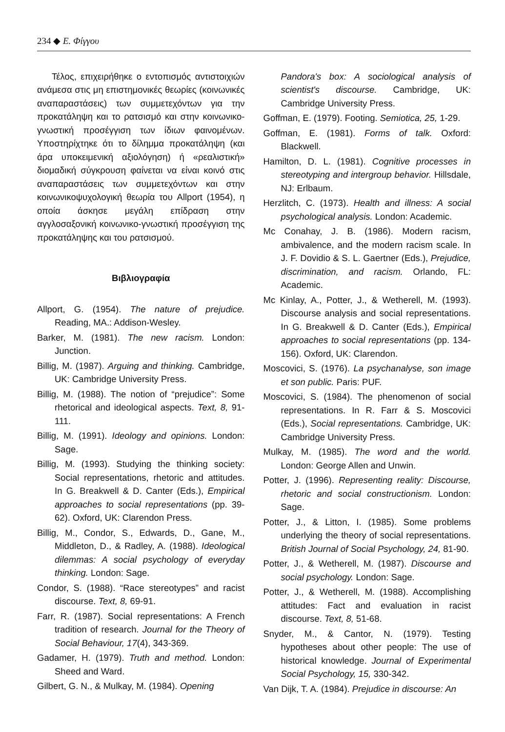234 ◆ Ε. Φίγγου
Τέλος, επιχειρήθηκε ο εντοπισμός αντιστοιχιών ανάμεσα στις μη επιστημονικές θεωρίες (κοινωνικές αναπαραστάσεις) των συμμετεχόντων για την προκατάληψη και το ρατσισμό και στην κοινωνικο-γνωστική προσέγγιση των ίδιων φαινομένων. Υποστηρίχτηκε ότι το δίλημμα προκατάληψη (και άρα υποκειμενική αξιολόγηση) ή «ρεαλιστική» διομαδική σύγκρουση φαίνεται να είναι κοινό στις αναπαραστάσεις των συμμετεχόντων και στην κοινωνικοψυχολογική θεωρία του Allport (1954), η οποία άσκησε μεγάλη επίδραση στην αγγλοσαξονική κοινωνικο-γνωστική προσέγγιση της προκατάληψης και του ρατσισμού.
Βιβλιογραφία
Allport, G. (1954). The nature of prejudice. Reading, MA.: Addison-Wesley.
Barker, M. (1981). The new racism. London: Junction.
Billig, M. (1987). Arguing and thinking. Cambridge, UK: Cambridge University Press.
Billig, M. (1988). The notion of “prejudice”: Some rhetorical and ideological aspects. Text, 8, 91-111.
Billig, M. (1991). Ideology and opinions. London: Sage.
Billig, M. (1993). Studying the thinking society: Social representations, rhetoric and attitudes. In G. Breakwell & D. Canter (Eds.), Empirical approaches to social representations (pp. 39-62). Oxford, UK: Clarendon Press.
Billig, M., Condor, S., Edwards, D., Gane, M., Middleton, D., & Radley, A. (1988). Ideological dilemmas: A social psychology of everyday thinking. London: Sage.
Condor, S. (1988). “Race stereotypes” and racist discourse. Text, 8, 69-91.
Farr, R. (1987). Social representations: A French tradition of research. Journal for the Theory of Social Behaviour, 17(4), 343-369.
Gadamer, H. (1979). Truth and method. London: Sheed and Ward.
Gilbert, G. N., & Mulkay, M. (1984). Opening
Pandora's box: A sociological analysis of scientist's discourse. Cambridge, UK: Cambridge University Press.
Goffman, E. (1979). Footing. Semiotica, 25, 1-29.
Goffman, E. (1981). Forms of talk. Oxford: Blackwell.
Hamilton, D. L. (1981). Cognitive processes in stereotyping and intergroup behavior. Hillsdale, NJ: Erlbaum.
Herzlitch, C. (1973). Health and illness: A social psychological analysis. London: Academic.
Mc Conahay, J. B. (1986). Modern racism, ambivalence, and the modern racism scale. In J. F. Dovidio & S. L. Gaertner (Eds.), Prejudice, discrimination, and racism. Orlando, FL: Academic.
Mc Kinlay, A., Potter, J., & Wetherell, M. (1993). Discourse analysis and social representations. In G. Breakwell & D. Canter (Eds.), Empirical approaches to social representations (pp. 134-156). Oxford, UK: Clarendon.
Moscovici, S. (1976). La psychanalyse, son image et son public. Paris: PUF.
Moscovici, S. (1984). The phenomenon of social representations. In R. Farr & S. Moscovici (Eds.), Social representations. Cambridge, UK: Cambridge University Press.
Mulkay, M. (1985). The word and the world. London: George Allen and Unwin.
Potter, J. (1996). Representing reality: Discourse, rhetoric and social constructionism. London: Sage.
Potter, J., & Litton, I. (1985). Some problems underlying the theory of social representations. British Journal of Social Psychology, 24, 81-90.
Potter, J., & Wetherell, M. (1987). Discourse and social psychology. London: Sage.
Potter, J., & Wetherell, M. (1988). Accomplishing attitudes: Fact and evaluation in racist discourse. Text, 8, 51-68.
Snyder, M., & Cantor, N. (1979). Testing hypotheses about other people: The use of historical knowledge. Journal of Experimental Social Psychology, 15, 330-342.
Van Dijk, T. A. (1984). Prejudice in discourse: An